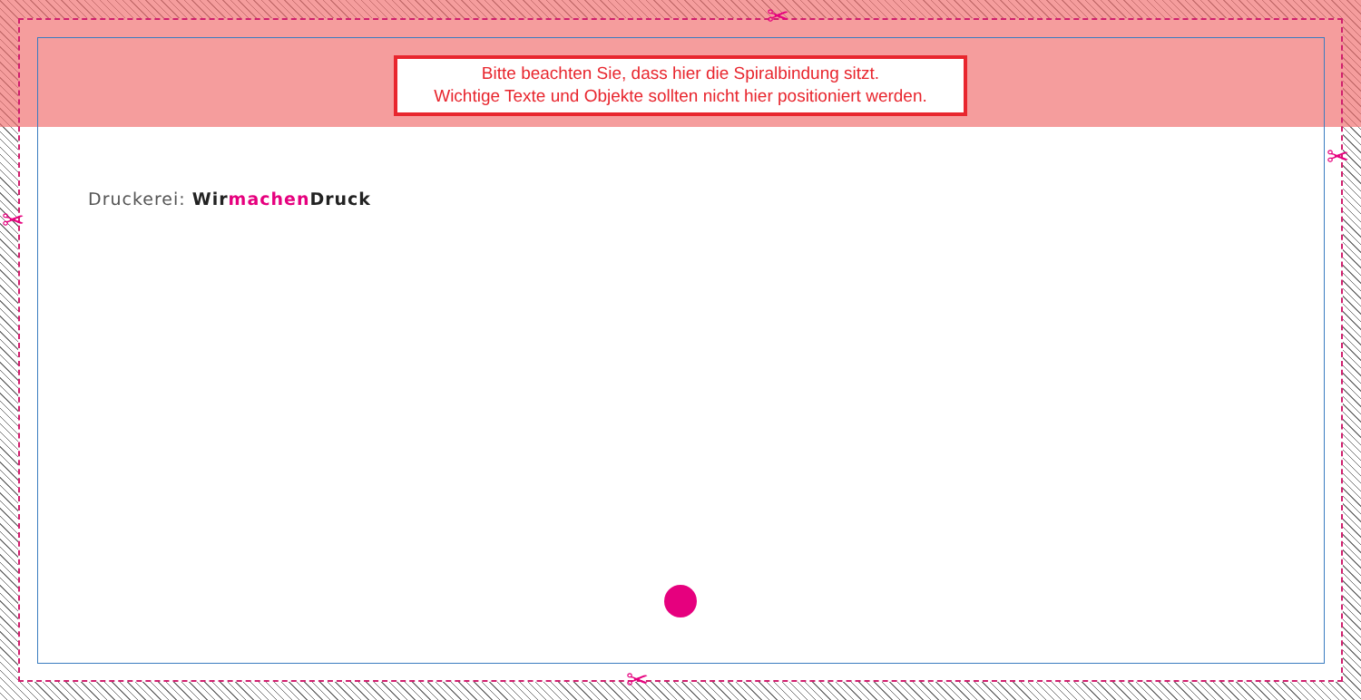✂
✂
✂
✂
Bitte beachten Sie, dass hier die Spiralbindung sitzt.
Wichtige Texte und Objekte sollten nicht hier positioniert werden.
Druckerei: Wir machen Druck